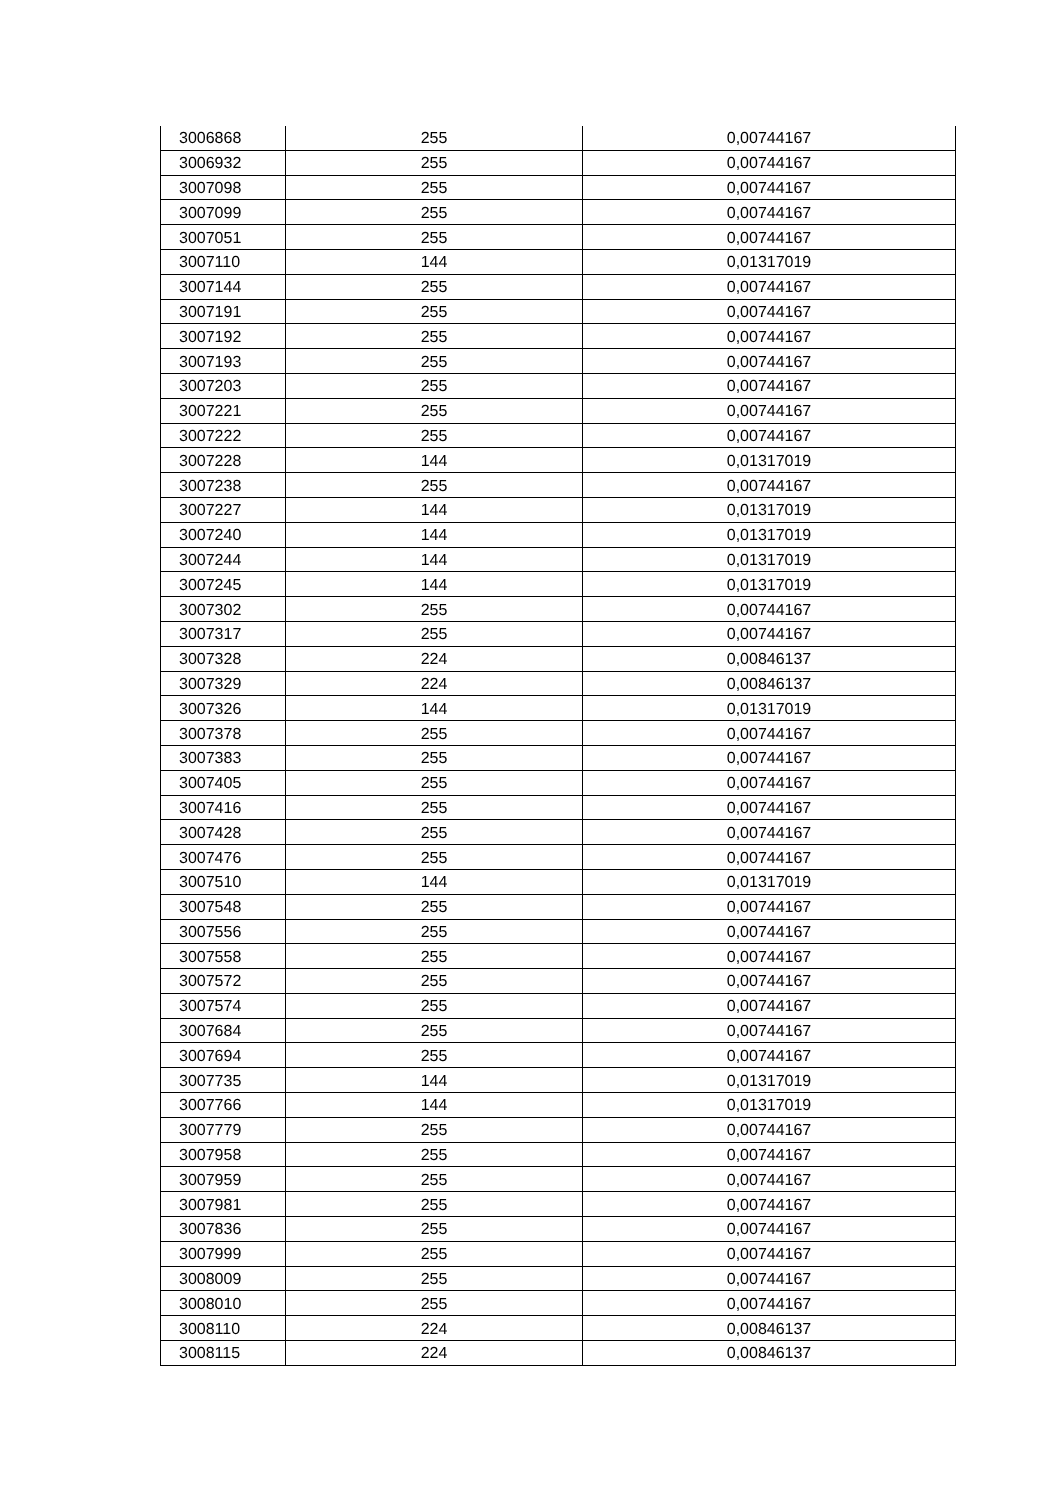| 3006868 | 255 | 0,00744167 |
| 3006932 | 255 | 0,00744167 |
| 3007098 | 255 | 0,00744167 |
| 3007099 | 255 | 0,00744167 |
| 3007051 | 255 | 0,00744167 |
| 3007110 | 144 | 0,01317019 |
| 3007144 | 255 | 0,00744167 |
| 3007191 | 255 | 0,00744167 |
| 3007192 | 255 | 0,00744167 |
| 3007193 | 255 | 0,00744167 |
| 3007203 | 255 | 0,00744167 |
| 3007221 | 255 | 0,00744167 |
| 3007222 | 255 | 0,00744167 |
| 3007228 | 144 | 0,01317019 |
| 3007238 | 255 | 0,00744167 |
| 3007227 | 144 | 0,01317019 |
| 3007240 | 144 | 0,01317019 |
| 3007244 | 144 | 0,01317019 |
| 3007245 | 144 | 0,01317019 |
| 3007302 | 255 | 0,00744167 |
| 3007317 | 255 | 0,00744167 |
| 3007328 | 224 | 0,00846137 |
| 3007329 | 224 | 0,00846137 |
| 3007326 | 144 | 0,01317019 |
| 3007378 | 255 | 0,00744167 |
| 3007383 | 255 | 0,00744167 |
| 3007405 | 255 | 0,00744167 |
| 3007416 | 255 | 0,00744167 |
| 3007428 | 255 | 0,00744167 |
| 3007476 | 255 | 0,00744167 |
| 3007510 | 144 | 0,01317019 |
| 3007548 | 255 | 0,00744167 |
| 3007556 | 255 | 0,00744167 |
| 3007558 | 255 | 0,00744167 |
| 3007572 | 255 | 0,00744167 |
| 3007574 | 255 | 0,00744167 |
| 3007684 | 255 | 0,00744167 |
| 3007694 | 255 | 0,00744167 |
| 3007735 | 144 | 0,01317019 |
| 3007766 | 144 | 0,01317019 |
| 3007779 | 255 | 0,00744167 |
| 3007958 | 255 | 0,00744167 |
| 3007959 | 255 | 0,00744167 |
| 3007981 | 255 | 0,00744167 |
| 3007836 | 255 | 0,00744167 |
| 3007999 | 255 | 0,00744167 |
| 3008009 | 255 | 0,00744167 |
| 3008010 | 255 | 0,00744167 |
| 3008110 | 224 | 0,00846137 |
| 3008115 | 224 | 0,00846137 |